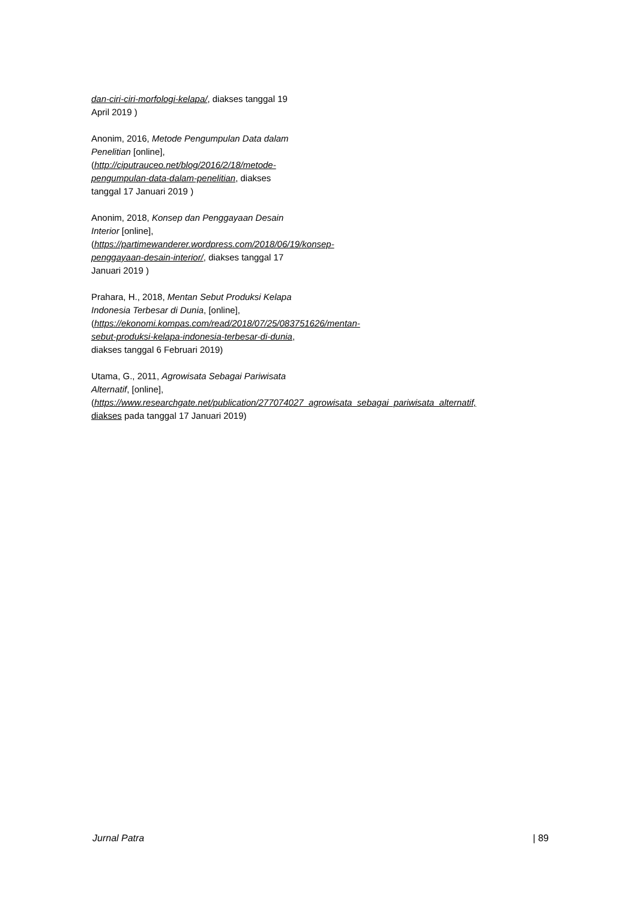dan-ciri-ciri-morfologi-kelapa/, diakses tanggal 19 April 2019 )
Anonim, 2016, Metode Pengumpulan Data dalam Penelitian [online], (http://ciputrauceo.net/blog/2016/2/18/metode-pengumpulan-data-dalam-penelitian, diakses tanggal 17 Januari 2019 )
Anonim, 2018, Konsep dan Penggayaan Desain Interior [online], (https://partimewanderer.wordpress.com/2018/06/19/konsep-penggayaan-desain-interior/, diakses tanggal 17 Januari 2019 )
Prahara, H., 2018, Mentan Sebut Produksi Kelapa Indonesia Terbesar di Dunia, [online], (https://ekonomi.kompas.com/read/2018/07/25/083751626/mentan-sebut-produksi-kelapa-indonesia-terbesar-di-dunia, diakses tanggal 6 Februari 2019)
Utama, G., 2011, Agrowisata Sebagai Pariwisata Alternatif, [online], (https://www.researchgate.net/publication/277074027_agrowisata_sebagai_pariwisata_alternatif, diakses pada tanggal 17 Januari 2019)
Jurnal Patra | 89